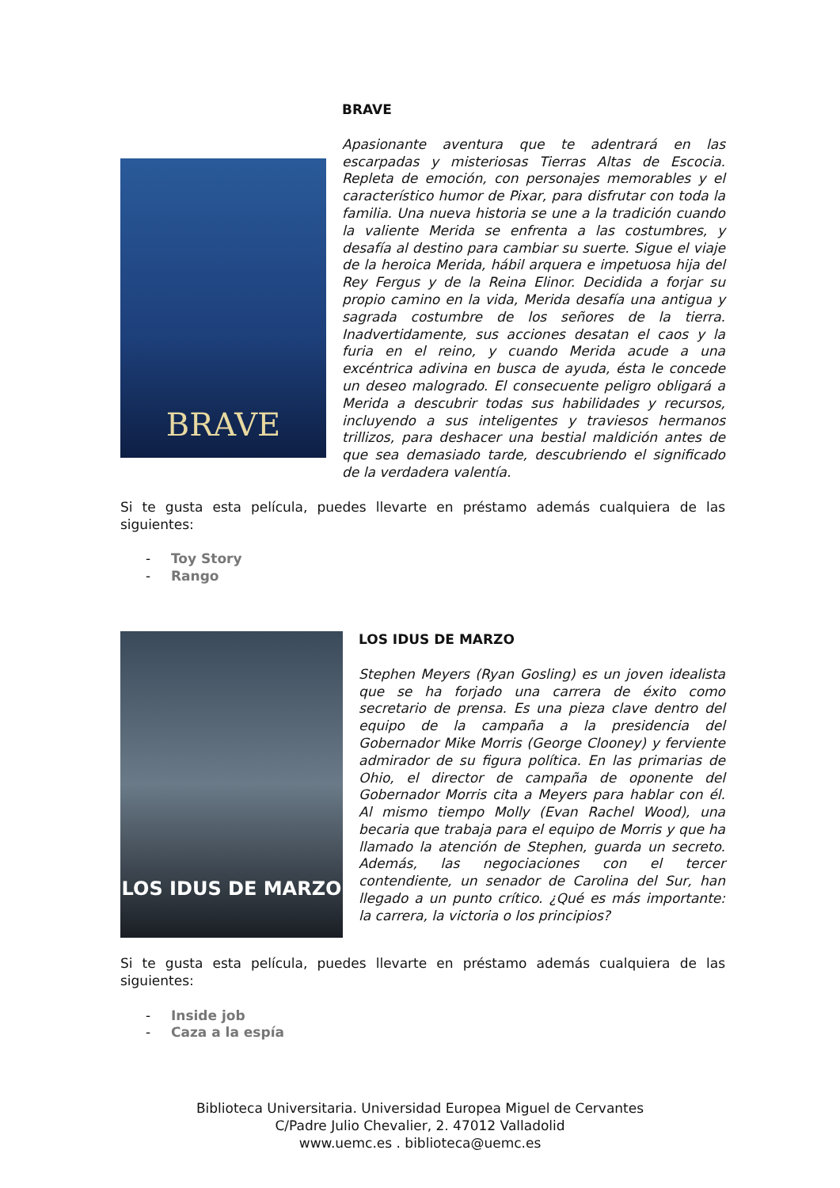BRAVE
BRAVE
Apasionante aventura que te adentrará en las escarpadas y misteriosas Tierras Altas de Escocia. Repleta de emoción, con personajes memorables y el característico humor de Pixar, para disfrutar con toda la familia. Una nueva historia se une a la tradición cuando la valiente Merida se enfrenta a las costumbres, y desafía al destino para cambiar su suerte. Sigue el viaje de la heroica Merida, hábil arquera e impetuosa hija del Rey Fergus y de la Reina Elinor. Decidida a forjar su propio camino en la vida, Merida desafía una antigua y sagrada costumbre de los señores de la tierra. Inadvertidamente, sus acciones desatan el caos y la furia en el reino, y cuando Merida acude a una excéntrica adivina en busca de ayuda, ésta le concede un deseo malogrado. El consecuente peligro obligará a Merida a descubrir todas sus habilidades y recursos, incluyendo a sus inteligentes y traviesos hermanos trillizos, para deshacer una bestial maldición antes de que sea demasiado tarde, descubriendo el significado de la verdadera valentía.
Si te gusta esta película, puedes llevarte en préstamo además cualquiera de las siguientes:
- Toy Story
- Rango
LOS IDUS DE MARZO
LOS IDUS DE MARZO
Stephen Meyers (Ryan Gosling) es un joven idealista que se ha forjado una carrera de éxito como secretario de prensa. Es una pieza clave dentro del equipo de la campaña a la presidencia del Gobernador Mike Morris (George Clooney) y ferviente admirador de su figura política. En las primarias de Ohio, el director de campaña de oponente del Gobernador Morris cita a Meyers para hablar con él. Al mismo tiempo Molly (Evan Rachel Wood), una becaria que trabaja para el equipo de Morris y que ha llamado la atención de Stephen, guarda un secreto. Además, las negociaciones con el tercer contendiente, un senador de Carolina del Sur, han llegado a un punto crítico. ¿Qué es más importante: la carrera, la victoria o los principios?
Si te gusta esta película, puedes llevarte en préstamo además cualquiera de las siguientes:
- Inside job
- Caza a la espía
Biblioteca Universitaria. Universidad Europea Miguel de Cervantes
C/Padre Julio Chevalier, 2. 47012 Valladolid
www.uemc.es . biblioteca@uemc.es